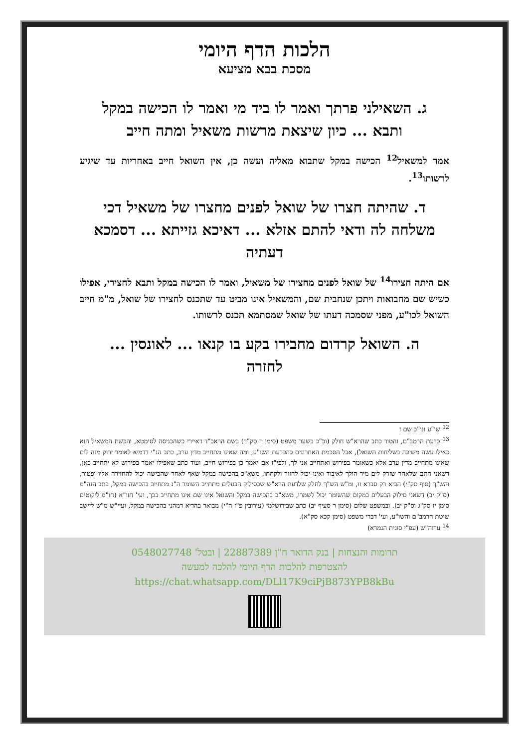הלכות הדף היומי
מסכת בבא מציעא
ג. השאילני פרתך ואמר לו ביד מי ואמר לו הכישה במקל ותבא ... כיון שיצאת מרשות משאיל ומתה חייב
אמר למשאיל<sup>12</sup> הכישה במקל שתבוא מאליה ועשה כן, אין השואל חייב באחריות עד שיגיע לרשותו<sup>13</sup>.
ד. שהיתה חצרו של שואל לפנים מחצרו של משאיל דכי משלחה לה ודאי להתם אזלא ... דאיכא גזייתא ... דסמכא דעתיה
אם היתה חצירו<sup>14</sup> של שואל לפנים מחצירו של משאיל, ואמר לו הכישה במקל ותבא לחצירי, אפילו כשיש שם מחבואות ויתכן שנחבית שם, והמשאיל אינו מביט עד שתכנס לחצירו של שואל, מ"מ חייב השואל לכו"ע, מפני שסמכה דעתו של שואל שמסתמא תכנס לרשותו.
ה. השואל קרדום מחבירו בקע בו קנאו ... לאונסין ... לחזרה
<sup>12</sup> שו"ע ונו"כ שם ז
<sup>13</sup> כדעת הרמב"ם, והטור כתב שהרא"ש חולק (וכ"כ בשער משפט (סימן ר סק"ד) בשם הראב"ד דאיירי כשהכניסה לסימטא, והכשת המשאיל הוא כאילו עשה משיכה בשליחות השואל), אבל הסכמת האחרונים כהכרעת השו"ע, ומה שאינו מתחייב מדין ערב, כתב הנ"י דדמיא לאומר זרוק מנה לים שאינו מתחייב מדין ערב אלא כשאומר בפירוש ואתחייב אני לך, ולפי"ז אם יאמר כן בפירוש חייב, ועוד כתב שאפילו יאמר בפירוש לא יתחייב כאן, דשאני התם שלאחר שזרק לים מיד הולך לאיבוד ואינו יכול לחזור ולקחתו, משא"כ בהכישה במקל שאף לאחר שהכישה יכול להחזירה אליו ופטור, והש"ך (סוף סק"י) הביא רק סברא זו, ומ"ש הש"ך לחלק שלדעת הרא"ש שבסילוק הבעלים מתחייב השומר ה"נ מתחייב בהכישה במקל, כתב הנה"מ (ס"ק יב) דשאני סילוק הבעלים במקום שהשומר יכול לשמרו, משא"כ בהכישה במקל והשואל אינו שם אינו מתחייב בכך, ועי' חזו"א (חו"מ ליקוטים סימן יז סק"ג וס"ק יב). ובמשפט שלום (סימן ר סעיף יב) כתב שבירושלמי (עירובין פ"ז ה"י) מבואר בהדיא דמהני בהכישה במקל, ועיי"ש מ"ש ליישב שיטת הרמב"ם והשו"ע, ועי' דברי משפט (סימן קכא סק"א).
<sup>14</sup> ערוה"ש (עפ"י סוגית הגמרא)
תרומות והנצחות | בנק הדואר ח"ן 22887389 | ובטל' 0548027748
להצטרפות להלכות הדף היומי להלכה למעשה
https://chat.whatsapp.com/DLl17K9ciPjB873YPB8kBu